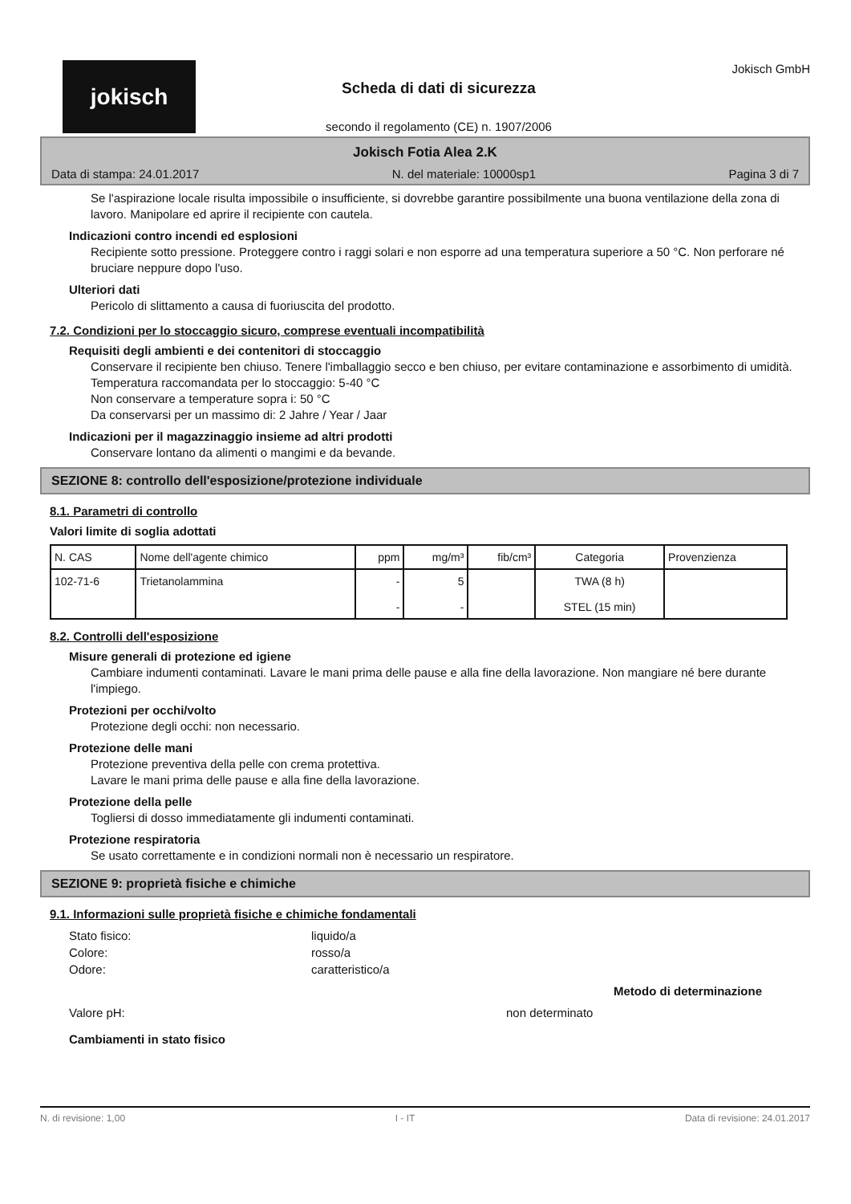jokisch
Scheda di dati di sicurezza
secondo il regolamento (CE) n. 1907/2006
Jokisch GmbH
Jokisch Fotia Alea 2.K
Data di stampa: 24.01.2017 N. del materiale: 10000sp1 Pagina 3 di 7
Se l'aspirazione locale risulta impossibile o insufficiente, si dovrebbe garantire possibilmente una buona ventilazione della zona di lavoro. Manipolare ed aprire il recipiente con cautela.
Indicazioni contro incendi ed esplosioni
Recipiente sotto pressione. Proteggere contro i raggi solari e non esporre ad una temperatura superiore a 50 °C. Non perforare né bruciare neppure dopo l'uso.
Ulteriori dati
Pericolo di slittamento a causa di fuoriuscita del prodotto.
7.2. Condizioni per lo stoccaggio sicuro, comprese eventuali incompatibilità
Requisiti degli ambienti e dei contenitori di stoccaggio
Conservare il recipiente ben chiuso. Tenere l'imballaggio secco e ben chiuso, per evitare contaminazione e assorbimento di umidità.
Temperatura raccomandata per lo stoccaggio: 5-40 °C
Non conservare a temperature sopra i: 50 °C
Da conservarsi per un massimo di: 2 Jahre / Year / Jaar
Indicazioni per il magazzinaggio insieme ad altri prodotti
Conservare lontano da alimenti o mangimi e da bevande.
SEZIONE 8: controllo dell'esposizione/protezione individuale
8.1. Parametri di controllo
Valori limite di soglia adottati
| N. CAS | Nome dell'agente chimico | ppm | mg/m³ | fib/cm³ | Categoria | Provenzienza |
| --- | --- | --- | --- | --- | --- | --- |
| 102-71-6 | Trietanolammina | - - | 5 - | | TWA (8 h) STEL (15 min) | |
8.2. Controlli dell'esposizione
Misure generali di protezione ed igiene
Cambiare indumenti contaminati. Lavare le mani prima delle pause e alla fine della lavorazione. Non mangiare né bere durante l'impiego.
Protezioni per occhi/volto
Protezione degli occhi: non necessario.
Protezione delle mani
Protezione preventiva della pelle con crema protettiva.
Lavare le mani prima delle pause e alla fine della lavorazione.
Protezione della pelle
Togliersi di dosso immediatamente gli indumenti contaminati.
Protezione respiratoria
Se usato correttamente e in condizioni normali non è necessario un respiratore.
SEZIONE 9: proprietà fisiche e chimiche
9.1. Informazioni sulle proprietà fisiche e chimiche fondamentali
Stato fisico: liquido/a
Colore: rosso/a
Odore: caratteristico/a
Metodo di determinazione
Valore pH: non determinato
Cambiamenti in stato fisico
N. di revisione: 1,00 I - IT Data di revisione: 24.01.2017